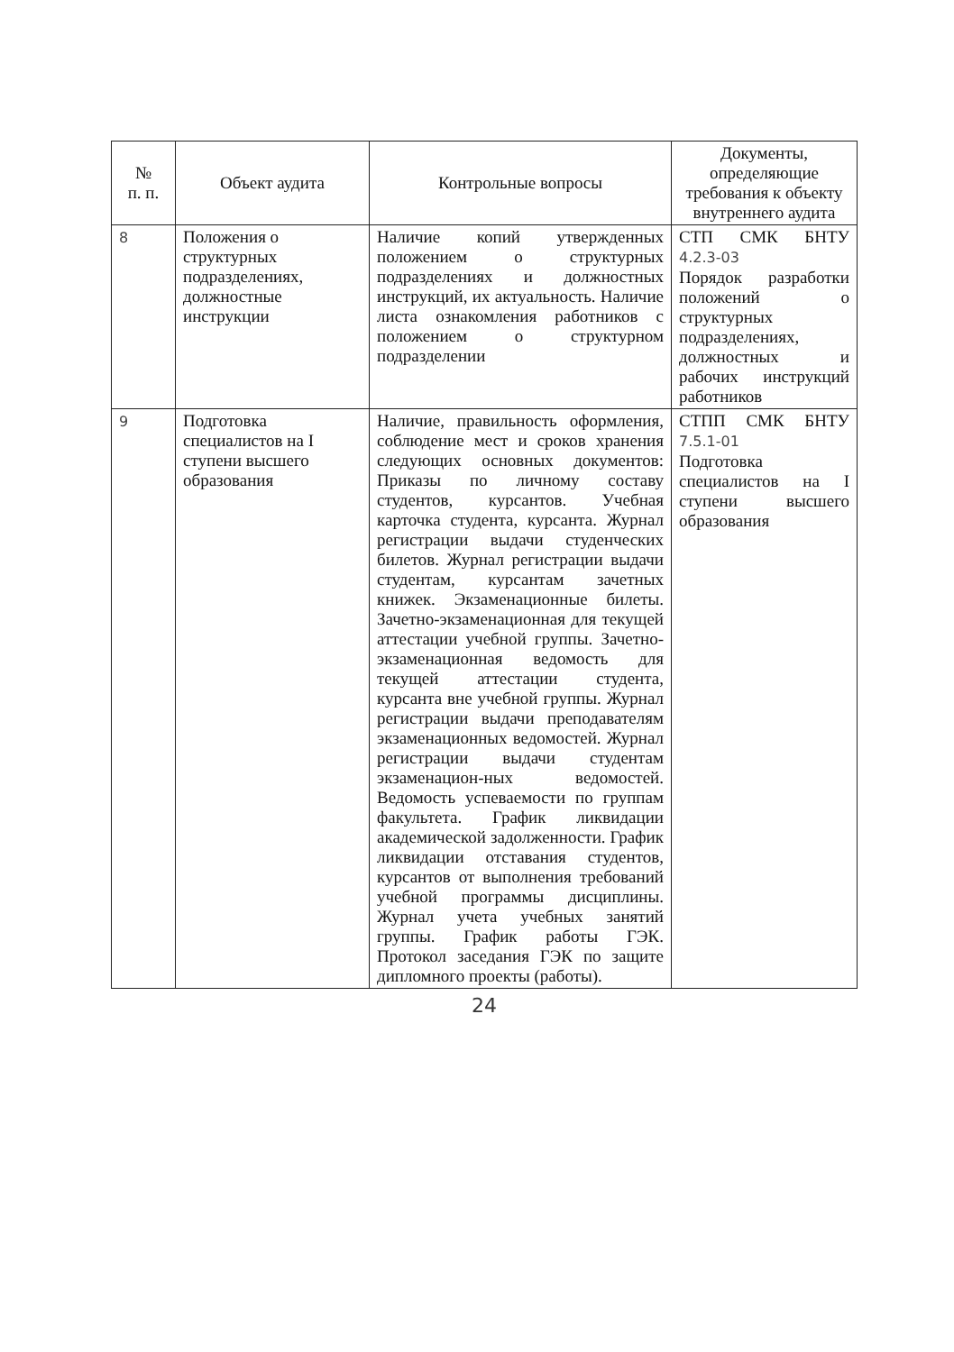| № п. п. | Объект аудита | Контрольные вопросы | Документы, определяющие требования к объекту внутреннего аудита |
| --- | --- | --- | --- |
| 8 | Положения о структурных подразделениях, должностные инструкции | Наличие копий утвержденных положением о структурных подразделениях и должностных инструкций, их актуальность. Наличие листа ознакомления работников с положением о структурном подразделении | СТП СМК БНТУ 4.2.3-03 Порядок разработки положений о структурных подразделениях, должностных и рабочих инструкций работников |
| 9 | Подготовка специалистов на I ступени высшего образования | Наличие, правильность оформления, соблюдение мест и сроков хранения следующих основных документов: Приказы по личному составу студентов, курсантов. Учебная карточка студента, курсанта. Журнал регистрации выдачи студенческих билетов. Журнал регистрации выдачи студентам, курсантам зачетных книжек. Экзаменационные билеты. Зачетно-экзаменационная для текущей аттестации учебной группы. Зачетно-экзаменационная ведомость для текущей аттестации студента, курсанта вне учебной группы. Журнал регистрации выдачи преподавателям экзаменационных ведомостей. Журнал регистрации выдачи студентам экзаменацион-ных ведомостей. Ведомость успеваемости по группам факультета. График ликвидации академической задолженности. График ликвидации отставания студентов, курсантов от выполнения требований учебной программы дисциплины. Журнал учета учебных занятий группы. График работы ГЭК. Протокол заседания ГЭК по защите дипломного проекты (работы). | СТПП СМК БНТУ 7.5.1-01 Подготовка специалистов на I ступени высшего образования |
24